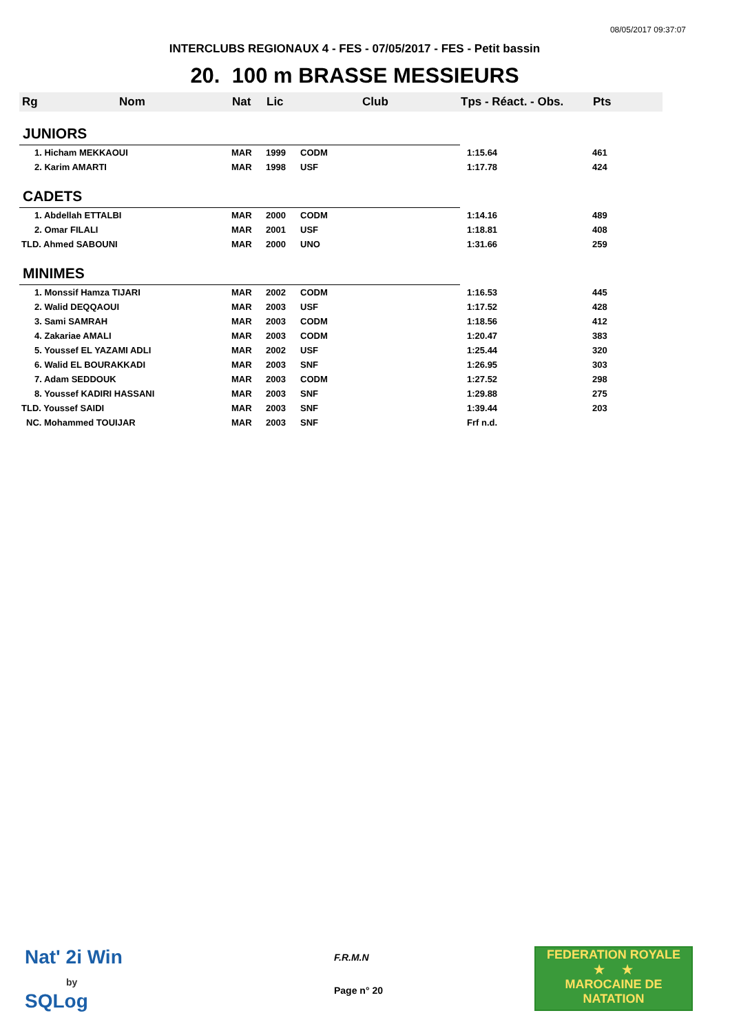08/05/2017 09:37:07
INTERCLUBS REGIONAUX 4 - FES - 07/05/2017 - FES - Petit bassin
20. 100 m BRASSE MESSIEURS
| Rg | Nom | Nat | Lic | Club | Tps - Réact. - Obs. | Pts |
| --- | --- | --- | --- | --- | --- | --- |
| JUNIORS | | | | | | |
| 1. Hicham MEKKAOUI | | MAR | 1999 | CODM | 1:15.64 | 461 |
| 2. Karim AMARTI | | MAR | 1998 | USF | 1:17.78 | 424 |
| CADETS | | | | | | |
| 1. Abdellah ETTALBI | | MAR | 2000 | CODM | 1:14.16 | 489 |
| 2. Omar FILALI | | MAR | 2001 | USF | 1:18.81 | 408 |
| TLD. Ahmed SABOUNI | | MAR | 2000 | UNO | 1:31.66 | 259 |
| MINIMES | | | | | | |
| 1. Monssif Hamza TIJARI | | MAR | 2002 | CODM | 1:16.53 | 445 |
| 2. Walid DEQQAOUI | | MAR | 2003 | USF | 1:17.52 | 428 |
| 3. Sami SAMRAH | | MAR | 2003 | CODM | 1:18.56 | 412 |
| 4. Zakariae AMALI | | MAR | 2003 | CODM | 1:20.47 | 383 |
| 5. Youssef EL YAZAMI ADLI | | MAR | 2002 | USF | 1:25.44 | 320 |
| 6. Walid EL BOURAKKADI | | MAR | 2003 | SNF | 1:26.95 | 303 |
| 7. Adam SEDDOUK | | MAR | 2003 | CODM | 1:27.52 | 298 |
| 8. Youssef KADIRI HASSANI | | MAR | 2003 | SNF | 1:29.88 | 275 |
| TLD. Youssef SAIDI | | MAR | 2003 | SNF | 1:39.44 | 203 |
| NC. Mohammed TOUIJAR | | MAR | 2003 | SNF | Frf n.d. | |
Nat' 2i Win
by
SQLog
F.R.M.N
Page n° 20
FEDERATION ROYALE
★ ★
MAROCAINE DE NATATION